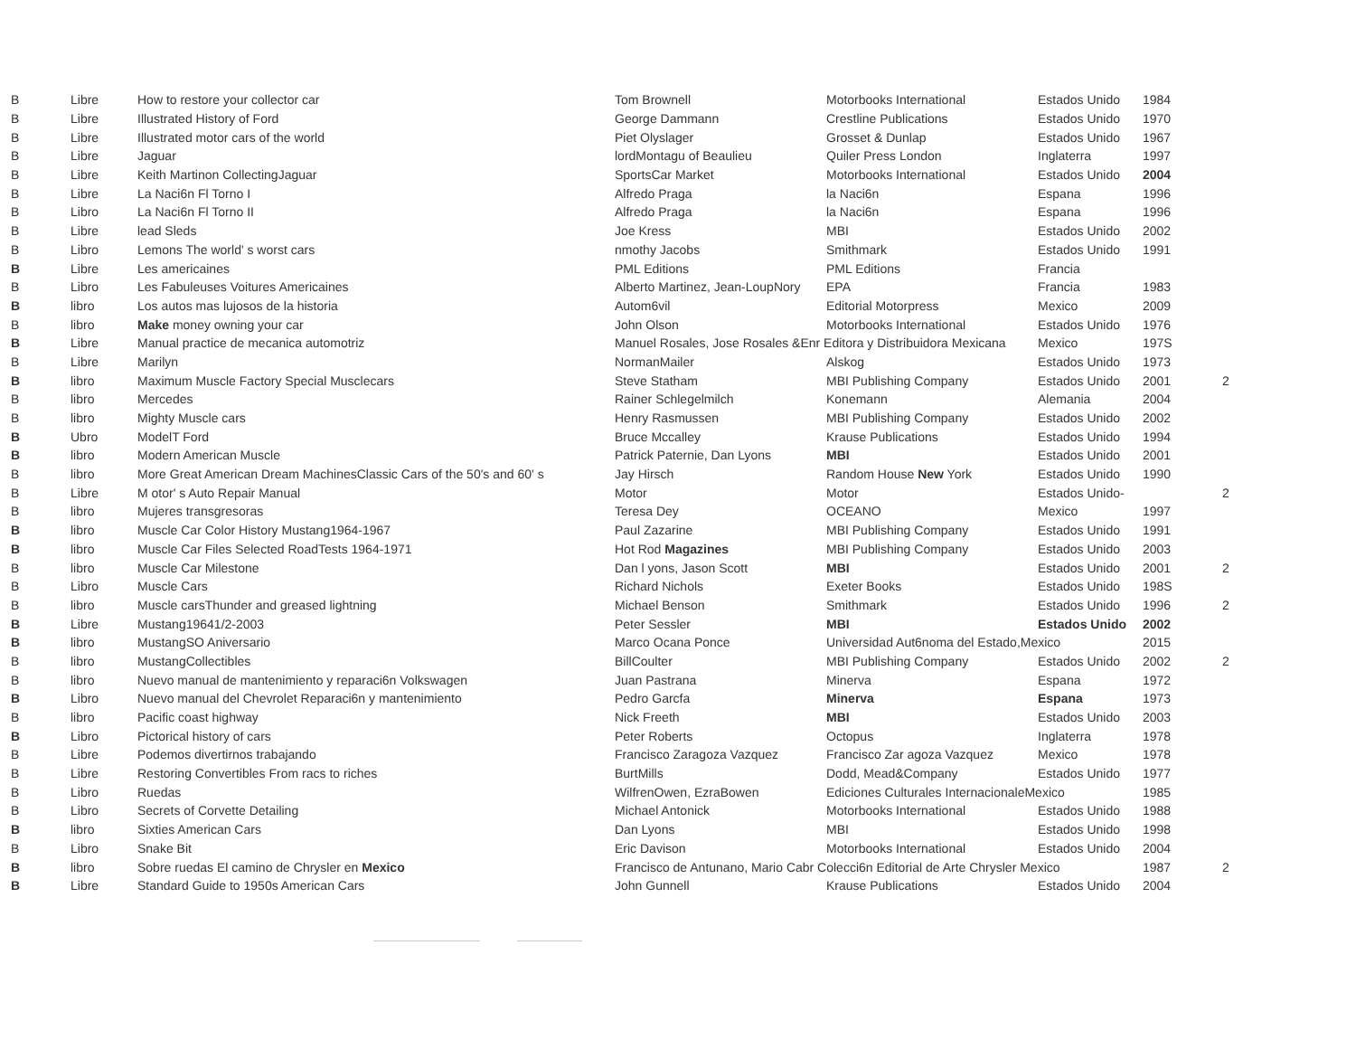| B | Libre | How to restore your collector car | Tom Brownell | Motorbooks International | Estados Unido | 1984 | |
| B | Libre | Illustrated History of Ford | George Dammann | Crestline Publications | Estados Unido | 1970 | |
| B | Libre | Illustrated motor cars of the world | Piet Olyslager | Grosset & Dunlap | Estados Unido | 1967 | |
| B | Libre | Jaguar | lordMontagu of Beaulieu | Quiler Press London | Inglaterra | 1997 | |
| B | Libre | Keith Martinon CollectingJaguar | SportsCar Market | Motorbooks International | Estados Unido | 2004 | |
| B | Libre | La Naci6n Fl Torno I | Alfredo Praga | la Naci6n | Espana | 1996 | |
| B | Libro | La Naci6n Fl Torno II | Alfredo Praga | la Naci6n | Espana | 1996 | |
| B | Libre | lead Sleds | Joe Kress | MBI | Estados Unido | 2002 | |
| B | Libro | Lemons The world' s worst cars | nmothy Jacobs | Smithmark | Estados Unido | 1991 | |
| B | Libre | Les americaines | PML Editions | PML Editions | Francia | | |
| B | Libro | Les Fabuleuses Voitures Americaines | Alberto Martinez, Jean-LoupNory | EPA | Francia | 1983 | |
| B | libro | Los autos mas lujosos de la historia | Autom6vil | Editorial Motorpress | Mexico | 2009 | |
| B | libro | Make money owning your car | John Olson | Motorbooks International | Estados Unido | 1976 | |
| B | Libre | Manual practice de mecanica automotriz | Manuel Rosales, Jose Rosales &Enr Editora y Distribuidora Mexicana | | Mexico | 197S | |
| B | Libre | Marilyn | NormanMailer | Alskog | Estados Unido | 1973 | |
| B | libro | Maximum Muscle Factory Special Musclecars | Steve Statham | MBI Publishing Company | Estados Unido | 2001 | 2 |
| B | libro | Mercedes | Rainer Schlegelmilch | Konemann | Alemania | 2004 | |
| B | libro | Mighty Muscle cars | Henry Rasmussen | MBI Publishing Company | Estados Unido | 2002 | |
| B | Ubro | ModelT Ford | Bruce Mccalley | Krause Publications | Estados Unido | 1994 | |
| B | libro | Modern American Muscle | Patrick Paternie, Dan Lyons | MBI | Estados Unido | 2001 | |
| B | libro | More Great American Dream MachinesClassic Cars of the 50's and 60' s | Jay Hirsch | Random House New York | Estados Unido | 1990 | |
| B | Libre | M otor' s Auto Repair Manual | Motor | Motor | Estados Unido- | | 2 |
| B | libro | Mujeres transgresoras | Teresa Dey | OCEANO | Mexico | 1997 | |
| B | libro | Muscle Car Color History Mustang1964-1967 | Paul Zazarine | MBI Publishing Company | Estados Unido | 1991 | |
| B | libro | Muscle Car Files Selected RoadTests 1964-1971 | Hot Rod Magazines | MBI Publishing Company | Estados Unido | 2003 | |
| B | libro | Muscle Car Milestone | Dan l yons, Jason Scott | MBI | Estados Unido | 2001 | 2 |
| B | Libro | Muscle Cars | Richard Nichols | Exeter Books | Estados Unido | 198S | |
| B | libro | Muscle carsThunder and greased lightning | Michael Benson | Smithmark | Estados Unido | 1996 | 2 |
| B | Libre | Mustang19641/2-2003 | Peter Sessler | MBI | Estados Unido | 2002 | |
| B | libro | MustangSO Aniversario | Marco Ocana Ponce | Universidad Aut6noma del Estado,Mexico | | 2015 | |
| B | libro | MustangCollectibles | BillCoulter | MBI Publishing Company | Estados Unido | 2002 | 2 |
| B | libro | Nuevo manual de mantenimiento y reparaci6n Volkswagen | Juan Pastrana | Minerva | Espana | 1972 | |
| B | Libro | Nuevo manual del Chevrolet Reparaci6n y mantenimiento | Pedro Garcfa | Minerva | Espana | 1973 | |
| B | libro | Pacific coast highway | Nick Freeth | MBI | Estados Unido | 2003 | |
| B | Libro | Pictorical history of cars | Peter Roberts | Octopus | Inglaterra | 1978 | |
| B | Libre | Podemos divertirnos trabajando | Francisco Zaragoza Vazquez | Francisco Zar agoza Vazquez | Mexico | 1978 | |
| B | Libre | Restoring Convertibles From racs to riches | BurtMills | Dodd, Mead&Company | Estados Unido | 1977 | |
| B | Libro | Ruedas | WilfrenOwen, EzraBowen | Ediciones Culturales InternacionaleMexico | | 1985 | |
| B | Libro | Secrets of Corvette Detailing | Michael Antonick | Motorbooks International | Estados Unido | 1988 | |
| B | libro | Sixties American Cars | Dan Lyons | MBI | Estados Unido | 1998 | |
| B | Libro | Snake Bit | Eric Davison | Motorbooks International | Estados Unido | 2004 | |
| B | libro | Sobre ruedas El camino de Chrysler en Mexico | Francisco de Antunano, Mario Cabr Colecci6n Editorial de Arte Chrysler Mexico | | | 1987 | 2 |
| B | Libre | Standard Guide to 1950s American Cars | John Gunnell | Krause Publications | Estados Unido | 2004 | |